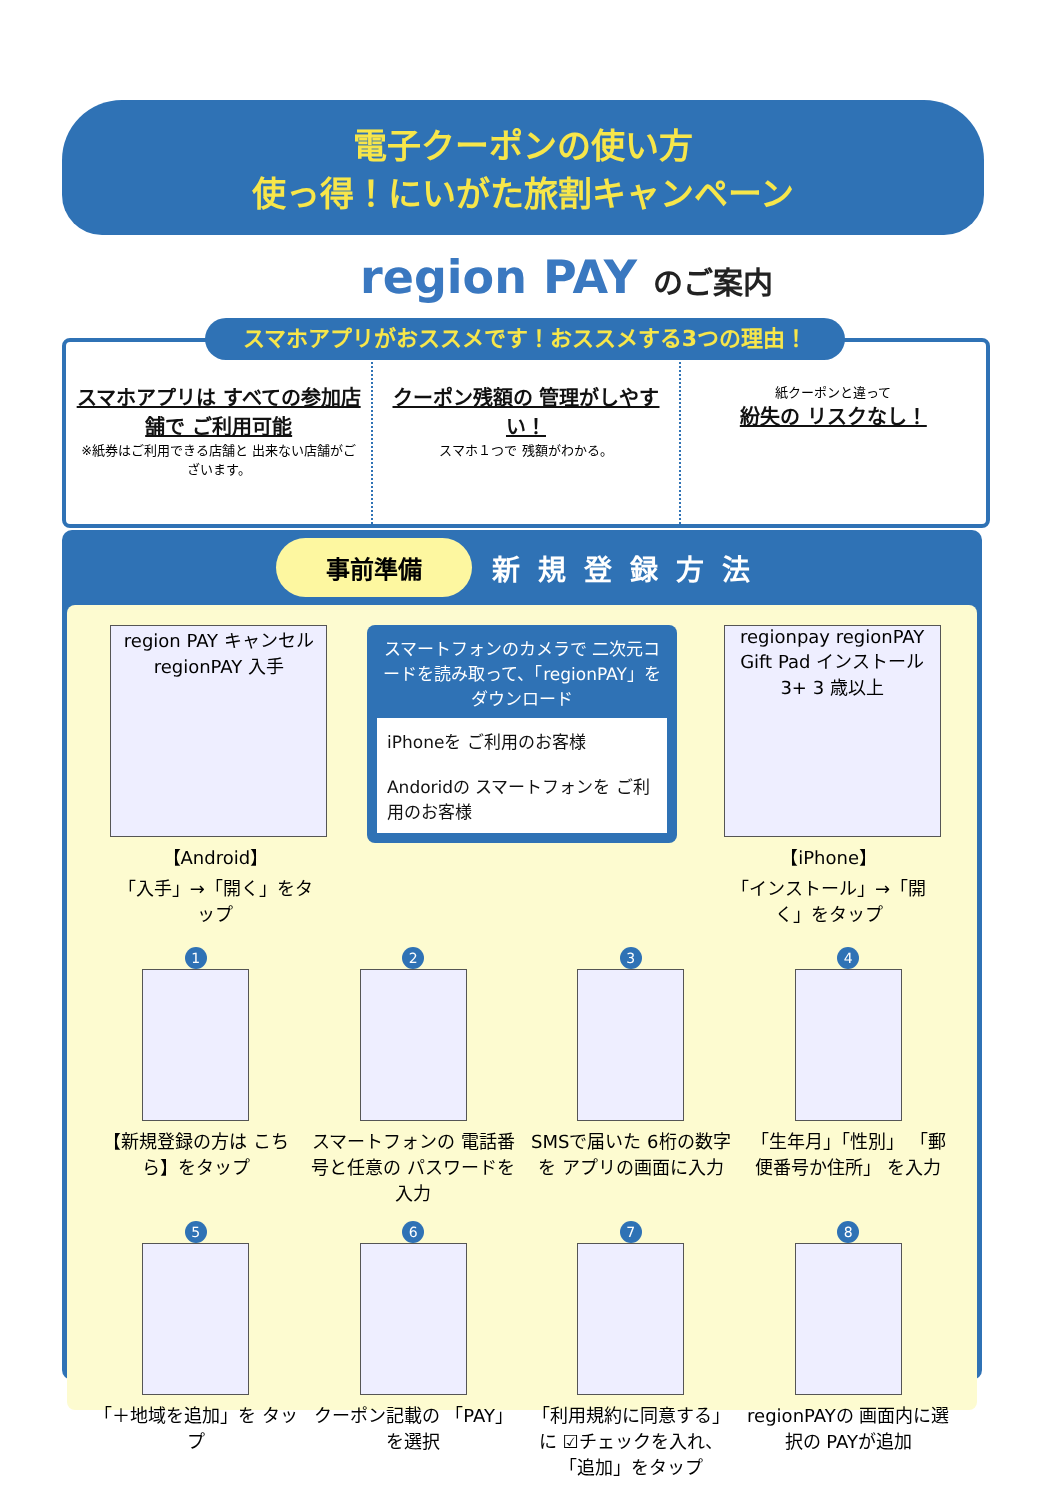電子クーポンの使い方
使っ得！にいがた旅割キャンペーン
region PAY のご案内
スマホアプリは すべての参加店舗で ご利用可能
※紙券はご利用できる店舗と 出来ない店舗がございます。
クーポン残額の 管理がしやすい！
スマホ１つで 残額がわかる。
紙クーポンと違って
紛失の リスクなし！
スマホアプリがおススメです！おススメする3つの理由！
事前準備
新規登録方法
region PAY キャンセル regionPAY 入手
【Android】
「入手」→「開く」をタップ
スマートフォンのカメラで 二次元コードを読み取って、「regionPAY」をダウンロード
iPhoneを ご利用のお客様
Andoridの スマートフォンを ご利用のお客様
regionpay regionPAY Gift Pad インストール 3+ 3 歳以上
【iPhone】
「インストール」→「開く」をタップ
1
【新規登録の方は こちら】をタップ
2
スマートフォンの 電話番号と任意の パスワードを入力
3
SMSで届いた 6桁の数字を アプリの画面に入力
4
「生年月」「性別」 「郵便番号か住所」 を入力
5
「＋地域を追加」を タップ
6
クーポン記載の 「PAY」を選択
7
「利用規約に同意する」に ☑チェックを入れ、 「追加」をタップ
8
regionPAYの 画面内に選択の PAYが追加